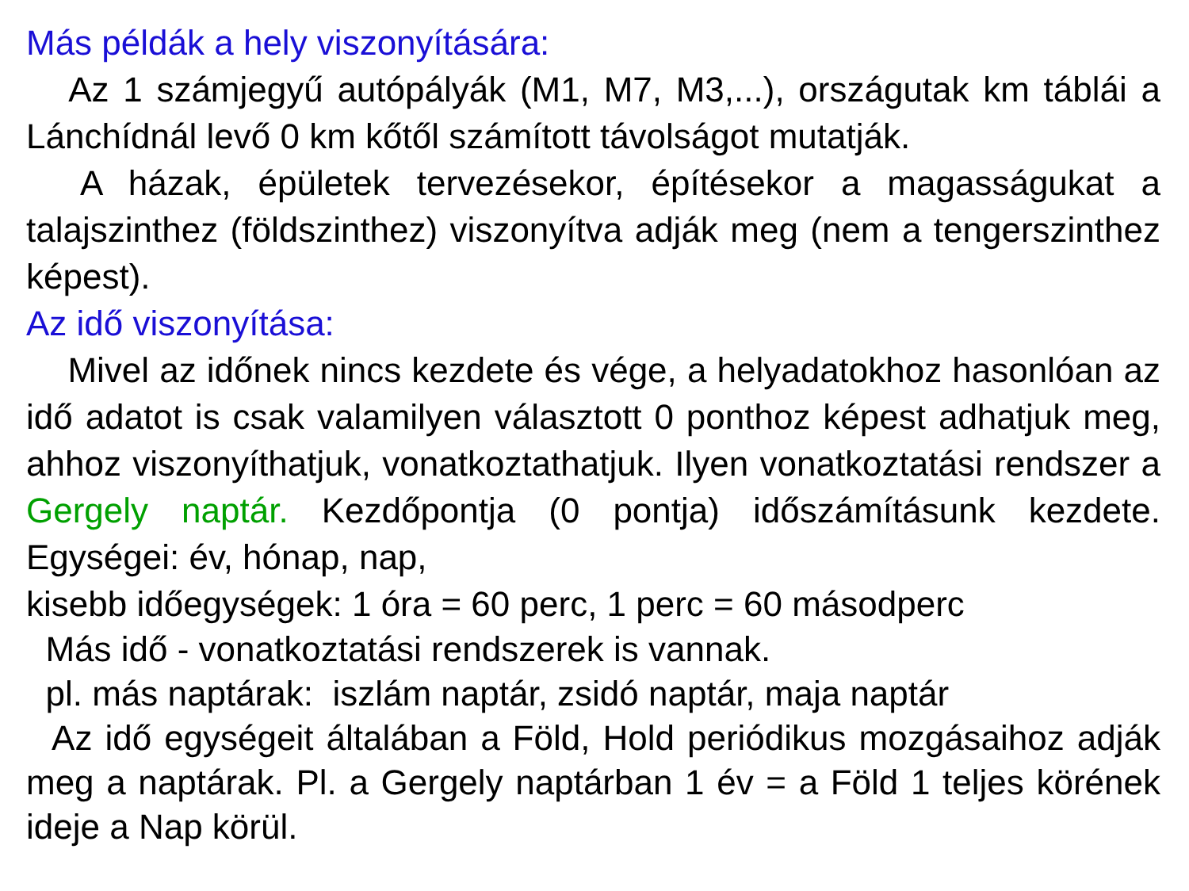Más példák a hely viszonyítására:
Az 1 számjegyű autópályák (M1, M7, M3,...), országutak km táblái a Lánchídnál levő 0 km kőtől számított távolságot mutatják.
A házak, épületek tervezésekor, építésekor a magasságukat a talajszinthez (földszinthez) viszonyítva adják meg (nem a tengerszinthez képest).
Az idő viszonyítása:
Mivel az időnek nincs kezdete és vége, a helyadatokhoz hasonlóan az idő adatot is csak valamilyen választott 0 ponthoz képest adhatjuk meg, ahhoz viszonyíthatjuk, vonatkoztathatjuk. Ilyen vonatkoztatási rendszer a Gergely naptár. Kezdőpontja (0 pontja) időszámításunk kezdete. Egységei: év, hónap, nap,
kisebb időegységek: 1 óra = 60 perc, 1 perc = 60 másodperc
Más idő - vonatkoztatási rendszerek is vannak.
pl. más naptárak: iszlám naptár, zsidó naptár, maja naptár
Az idő egységeit általában a Föld, Hold periódikus mozgásaihoz adják meg a naptárak. Pl. a Gergely naptárban 1 év = a Föld 1 teljes körének ideje a Nap körül.